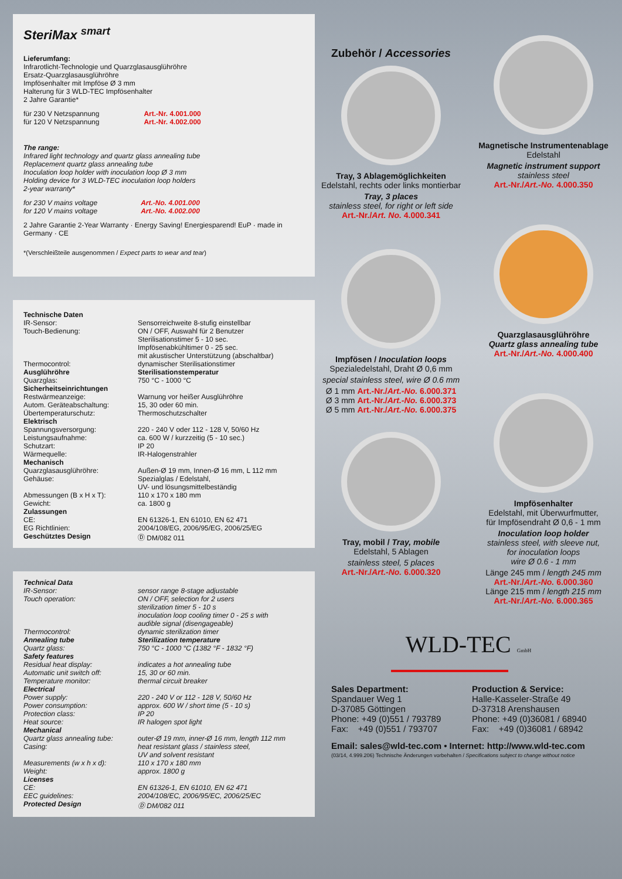SteriMax <sup>smart</sup>
Lieferumfang:
Infrarotlicht-Technologie und Quarzglasausglühröhre
Ersatz-Quarzglasausglühröhre
Impfösenhalter mit Impföse Ø 3 mm
Halterung für 3 WLD-TEC Impfösenhalter
2 Jahre Garantie*
| für 230 V Netzspannung | Art.-Nr. 4.001.000 |
| für 120 V Netzspannung | Art.-Nr. 4.002.000 |
The range:
Infrared light technology and quartz glass annealing tube
Replacement quartz glass annealing tube
Inoculation loop holder with inoculation loop Ø 3 mm
Holding device for 3 WLD-TEC inoculation loop holders
2-year warranty*
| for 230 V mains voltage | Art.-No. 4.001.000 |
| for 120 V mains voltage | Art.-No. 4.002.000 |
2 Jahre Garantie 2-Year Warranty · Energy Saving! Energiesparend! EuP · made in Germany · CE
*(Verschleißteile ausgenommen / Expect parts to wear and tear)
| Technische Daten IR-Sensor: Touch-Bedienung: Thermocontrol: | Sensorreichweite 8-stufig einstellbar ON / OFF, Auswahl für 2 Benutzer Sterilisationstimer 5 - 10 sec. Impfösenabkühltimer 0 - 25 sec. mit akustischer Unterstützung (abschaltbar) dynamischer Sterilisationstimer |
| Ausglühröhre Quarzglas: | Sterilisationstemperatur 750 °C - 1000 °C |
| Sicherheitseinrichtungen Restwärmeanzeige: Autom. Geräteabschaltung: Übertemperaturschutz: | Warnung vor heißer Ausglühröhre 15, 30 oder 60 min. Thermoschutzschalter |
| Elektrisch Spannungsversorgung: Leistungsaufnahme: Schutzart: Wärmequelle: | 220 - 240 V oder 112 - 128 V, 50/60 Hz ca. 600 W / kurzzeitig (5 - 10 sec.) IP 20 IR-Halogenstrahler |
| Mechanisch Quarzglasausglühröhre: Gehäuse: Abmessungen (B x H x T): Gewicht: | Außen-Ø 19 mm, Innen-Ø 16 mm, L 112 mm Spezialglas / Edelstahl, UV- und lösungsmittelbeständig 110 x 170 x 180 mm ca. 1800 g |
| Zulassungen CE: EG Richtlinien: Geschütztes Design | EN 61326-1, EN 61010, EN 62 471 2004/108/EG, 2006/95/EG, 2006/25/EG Ⓓ DM/082 011 |
| Technical Data IR-Sensor: Touch operation: Thermocontrol: | sensor range 8-stage adjustable ON / OFF, selection for 2 users sterilization timer 5 - 10 s inoculation loop cooling timer 0 - 25 s with audible signal (disengageable) dynamic sterilization timer |
| Annealing tube Quartz glass: | Sterilization temperature 750 °C - 1000 °C (1382 °F - 1832 °F) |
| Safety features Residual heat display: Automatic unit switch off: Temperature monitor: | indicates a hot annealing tube 15, 30 or 60 min. thermal circuit breaker |
| Electrical Power supply: Power consumption: Protection class: Heat source: | 220 - 240 V or 112 - 128 V, 50/60 Hz approx. 600 W / short time (5 - 10 s) IP 20 IR halogen spot light |
| Mechanical Quartz glass annealing tube: Casing: Measurements (w x h x d): Weight: | outer-Ø 19 mm, inner-Ø 16 mm, length 112 mm heat resistant glass / stainless steel, UV and solvent resistant 110 x 170 x 180 mm approx. 1800 g |
| Licenses CE: EEC guidelines: Protected Design | EN 61326-1, EN 61010, EN 62 471 2004/108/EC, 2006/95/EC, 2006/25/EC Ⓓ DM/082 011 |
Zubehör / Accessories
Tray, 3 Ablagemöglichkeiten
Edelstahl, rechts oder links montierbar
Tray, 3 places
stainless steel, for right or left side
Art.-Nr./Art. No. 4.000.341
Impfösen / Inoculation loops
Spezialedelstahl, Draht Ø 0,6 mm
special stainless steel, wire Ø 0.6 mm
Ø 1 mm Art.-Nr./Art.-No. 6.000.371
Ø 3 mm Art.-Nr./Art.-No. 6.000.373
Ø 5 mm Art.-Nr./Art.-No. 6.000.375
Tray, mobil / Tray, mobile
Edelstahl, 5 Ablagen
stainless steel, 5 places
Art.-Nr./Art.-No. 6.000.320
Magnetische Instrumentenablage
Edelstahl
Magnetic instrument support
stainless steel
Art.-Nr./Art.-No. 4.000.350
Quarzglasausglühröhre
Quartz glass annealing tube
Art.-Nr./Art.-No. 4.000.400
Impfösenhalter
Edelstahl, mit Überwurfmutter,
für Impfösendraht Ø 0,6 - 1 mm
Inoculation loop holder
stainless steel, with sleeve nut,
for inoculation loops
wire Ø 0.6 - 1 mm
Länge 245 mm / length 245 mm
Art.-Nr./Art.-No. 6.000.360
Länge 215 mm / length 215 mm
Art.-Nr./Art.-No. 6.000.365
WLD-TEC GmbH
Sales Department:
Spandauer Weg 1
D-37085 Göttingen
Phone: +49 (0)551 / 793789
Fax: +49 (0)551 / 793707
Production & Service:
Halle-Kasseler-Straße 49
D-37318 Arenshausen
Phone: +49 (0)36081 / 68940
Fax: +49 (0)36081 / 68942
Email: sales@wld-tec.com • Internet: http://www.wld-tec.com
(03/14, 4.999.206) Technische Änderungen vorbehalten / Specifications subject to change without notice